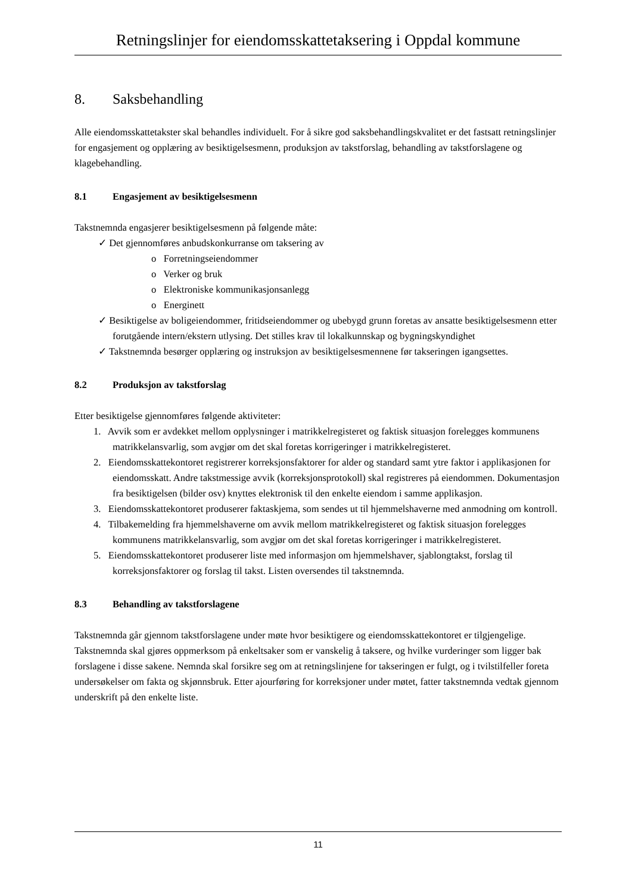Retningslinjer for eiendomsskattetaksering i Oppdal kommune
8. Saksbehandling
Alle eiendomsskattetakster skal behandles individuelt. For å sikre god saksbehandlingskvalitet er det fastsatt retningslinjer for engasjement og opplæring av besiktigelsesmenn, produksjon av takstforslag, behandling av takstforslagene og klagebehandling.
8.1 Engasjement av besiktigelsesmenn
Takstnemnda engasjerer besiktigelsesmenn på følgende måte:
✓ Det gjennomføres anbudskonkurranse om taksering av
o Forretningseiendommer
o Verker og bruk
o Elektroniske kommunikasjonsanlegg
o Energinett
✓ Besiktigelse av boligeiendommer, fritidseiendommer og ubebygd grunn foretas av ansatte besiktigelsesmenn etter forutgående intern/ekstern utlysing. Det stilles krav til lokalkunnskap og bygningskyndighet
✓ Takstnemnda besørger opplæring og instruksjon av besiktigelsesmennene før takseringen igangsettes.
8.2 Produksjon av takstforslag
Etter besiktigelse gjennomføres følgende aktiviteter:
1. Avvik som er avdekket mellom opplysninger i matrikkelregisteret og faktisk situasjon forelegges kommunens matrikkelansvarlig, som avgjør om det skal foretas korrigeringer i matrikkelregisteret.
2. Eiendomsskattekontoret registrerer korreksjonsfaktorer for alder og standard samt ytre faktor i applikasjonen for eiendomsskatt. Andre takstmessige avvik (korreksjonsprotokoll) skal registreres på eiendommen. Dokumentasjon fra besiktigelsen (bilder osv) knyttes elektronisk til den enkelte eiendom i samme applikasjon.
3. Eiendomsskattekontoret produserer faktaskjema, som sendes ut til hjemmelshaverne med anmodning om kontroll.
4. Tilbakemelding fra hjemmelshaverne om avvik mellom matrikkelregisteret og faktisk situasjon forelegges kommunens matrikkelansvarlig, som avgjør om det skal foretas korrigeringer i matrikkelregisteret.
5. Eiendomsskattekontoret produserer liste med informasjon om hjemmelshaver, sjablongtakst, forslag til korreksjonsfaktorer og forslag til takst. Listen oversendes til takstnemnda.
8.3 Behandling av takstforslagene
Takstnemnda går gjennom takstforslagene under møte hvor besiktigere og eiendomsskattekontoret er tilgjengelige. Takstnemnda skal gjøres oppmerksom på enkeltsaker som er vanskelig å taksere, og hvilke vurderinger som ligger bak forslagene i disse sakene. Nemnda skal forsikre seg om at retningslinjene for takseringen er fulgt, og i tvilstilfeller foreta undersøkelser om fakta og skjønnsbruk. Etter ajourføring for korreksjoner under møtet, fatter takstnemnda vedtak gjennom underskrift på den enkelte liste.
11